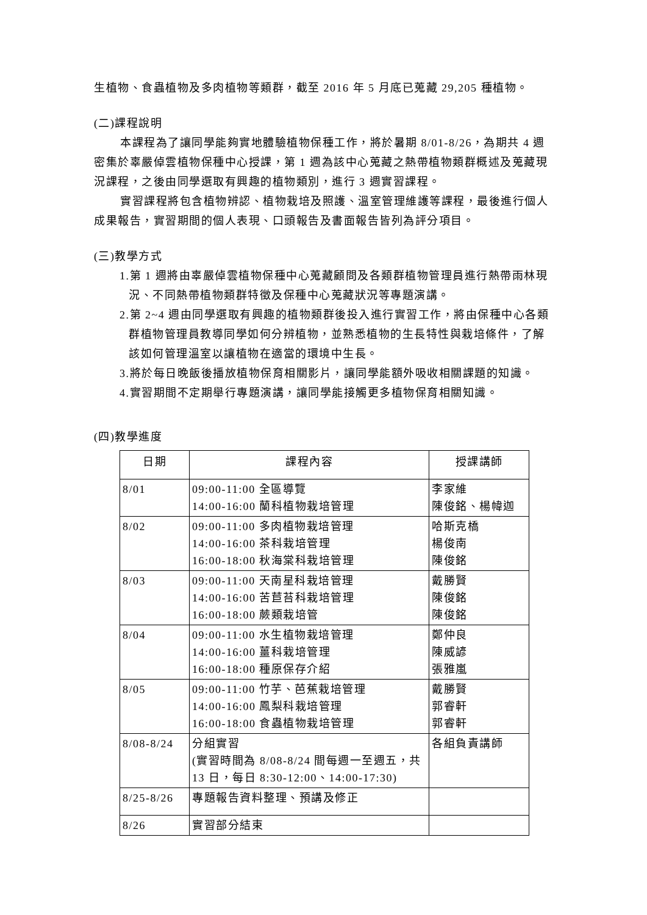生植物、食蟲植物及多肉植物等類群，截至 2016 年 5 月底已蒐藏 29,205 種植物。
(二)課程說明
本課程為了讓同學能夠實地體驗植物保種工作，將於暑期 8/01-8/26，為期共 4 週密集於辜嚴倬雲植物保種中心授課，第 1 週為該中心蒐藏之熱帶植物類群概述及蒐藏現況課程，之後由同學選取有興趣的植物類別，進行 3 週實習課程。
實習課程將包含植物辨認、植物栽培及照護、溫室管理維護等課程，最後進行個人成果報告，實習期間的個人表現、口頭報告及書面報告皆列為評分項目。
(三)教學方式
1.第 1 週將由辜嚴倬雲植物保種中心蒐藏顧問及各類群植物管理員進行熱帶雨林現況、不同熱帶植物類群特徵及保種中心蒐藏狀況等專題演講。
2.第 2~4 週由同學選取有興趣的植物類群後投入進行實習工作，將由保種中心各類群植物管理員教導同學如何分辨植物，並熟悉植物的生長特性與栽培條件，了解該如何管理溫室以讓植物在適當的環境中生長。
3.將於每日晚飯後播放植物保育相關影片，讓同學能額外吸收相關課題的知識。
4.實習期間不定期舉行專題演講，讓同學能接觸更多植物保育相關知識。
(四)教學進度
| 日期 | 課程內容 | 授課講師 |
| --- | --- | --- |
| 8/01 | 09:00-11:00 全區導覽 14:00-16:00 蘭科植物栽培管理 | 李家維 陳俊銘、楊幃迦 |
| 8/02 | 09:00-11:00 多肉植物栽培管理 14:00-16:00 茶科栽培管理 16:00-18:00 秋海棠科栽培管理 | 哈斯克橋 楊俊南 陳俊銘 |
| 8/03 | 09:00-11:00 天南星科栽培管理 14:00-16:00 苦苣苔科栽培管理 16:00-18:00 蕨類栽培管 | 戴勝賢 陳俊銘 陳俊銘 |
| 8/04 | 09:00-11:00 水生植物栽培管理 14:00-16:00 薑科栽培管理 16:00-18:00 種原保存介紹 | 鄭仲良 陳威諺 張雅嵐 |
| 8/05 | 09:00-11:00 竹芋、芭蕉栽培管理 14:00-16:00 鳳梨科栽培管理 16:00-18:00 食蟲植物栽培管理 | 戴勝賢 郭睿軒 郭睿軒 |
| 8/08-8/24 | 分組實習 (實習時間為 8/08-8/24 間每週一至週五，共 13 日，每日 8:30-12:00、14:00-17:30) | 各組負責講師 |
| 8/25-8/26 | 專題報告資料整理、預講及修正 | |
| 8/26 | 實習部分結束 | |